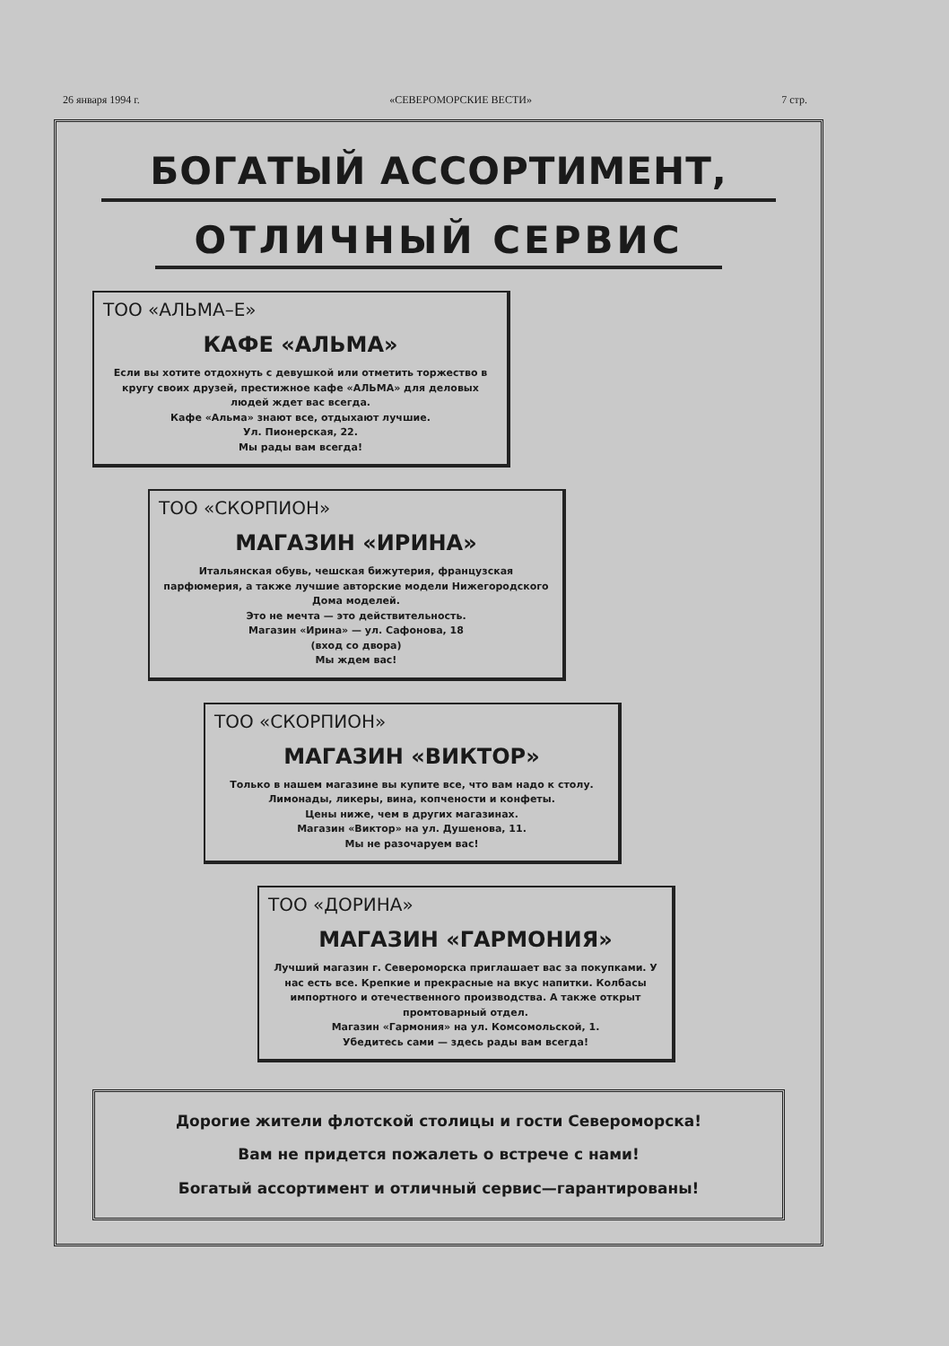26 января 1994 г. «СЕВЕРОМОРСКИЕ ВЕСТИ» 7 стр.
БОГАТЫЙ АССОРТИМЕНТ,
ОТЛИЧНЫЙ СЕРВИС
ТОО «АЛЬМА–Е»
КАФЕ «АЛЬМА»
Если вы хотите отдохнуть с девушкой или отметить торжество в кругу своих друзей, престижное кафе «АЛЬМА» для деловых людей ждет вас всегда.
Кафе «Альма» знают все, отдыхают лучшие.
Ул. Пионерская, 22.
Мы рады вам всегда!
ТОО «СКОРПИОН»
МАГАЗИН «ИРИНА»
Итальянская обувь, чешская бижутерия, французская парфюмерия, а также лучшие авторские модели Нижегородского Дома моделей.
Это не мечта — это действительность.
Магазин «Ирина» — ул. Сафонова, 18
(вход со двора)
Мы ждем вас!
ТОО «СКОРПИОН»
МАГАЗИН «ВИКТОР»
Только в нашем магазине вы купите все, что вам надо к столу.
Лимонады, ликеры, вина, копчености и конфеты.
Цены ниже, чем в других магазинах.
Магазин «Виктор» на ул. Душенова, 11.
Мы не разочаруем вас!
ТОО «ДОРИНА»
МАГАЗИН «ГАРМОНИЯ»
Лучший магазин г. Североморска приглашает вас за покупками. У нас есть все. Крепкие и прекрасные на вкус напитки. Колбасы импортного и отечественного производства. А также открыт промтоварный отдел.
Магазин «Гармония» на ул. Комсомольской, 1.
Убедитесь сами — здесь рады вам всегда!
Дорогие жители флотской столицы и гости Североморска!
Вам не придется пожалеть о встрече с нами!
Богатый ассортимент и отличный сервис—гарантированы!